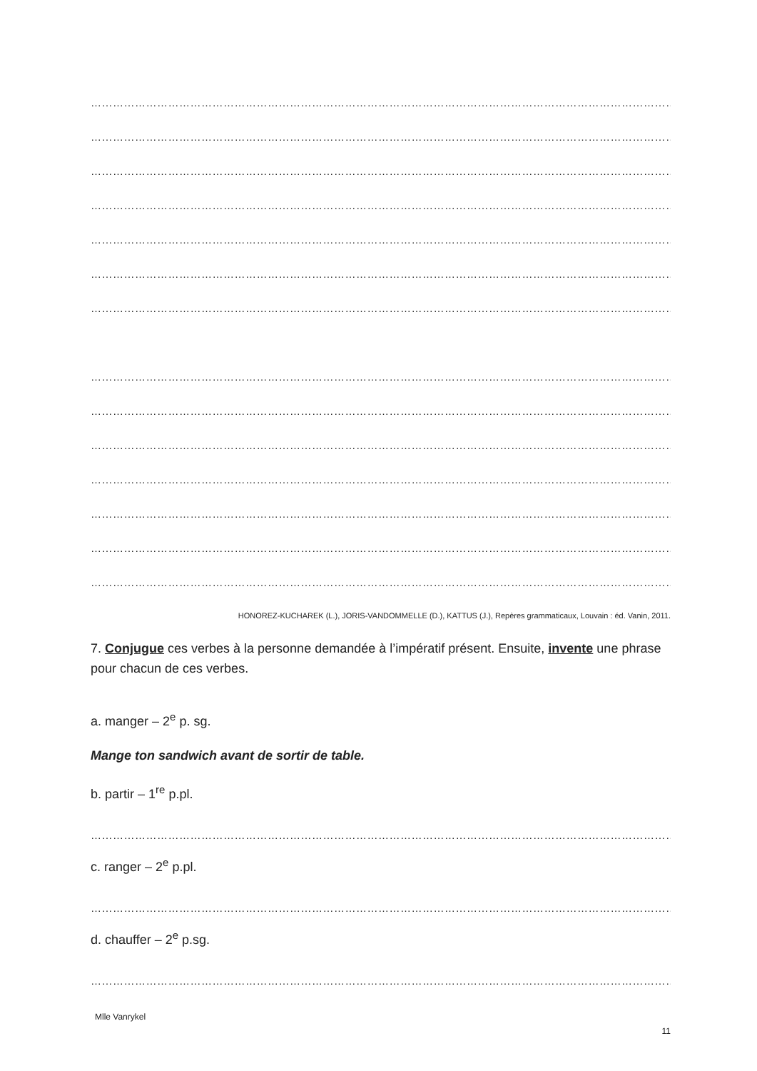……………………………………………………………………………………………………………………………………………
……………………………………………………………………………………………………………………………………………
……………………………………………………………………………………………………………………………………………
……………………………………………………………………………………………………………………………………………
……………………………………………………………………………………………………………………………………………
……………………………………………………………………………………………………………………………………………
……………………………………………………………………………………………………………………………………………
……………………………………………………………………………………………………………………………………………
……………………………………………………………………………………………………………………………………………
……………………………………………………………………………………………………………………………………………
……………………………………………………………………………………………………………………………………………
……………………………………………………………………………………………………………………………………………
……………………………………………………………………………………………………………………………………………
……………………………………………………………………………………………………………………………………………
HONOREZ-KUCHAREK (L.), JORIS-VANDOMMELLE (D.), KATTUS (J.), Repères grammaticaux, Louvain : éd. Vanin, 2011.
7. Conjugue ces verbes à la personne demandée à l’impératif présent. Ensuite, invente une phrase pour chacun de ces verbes.
a. manger – 2<sup>e</sup> p. sg.
Mange ton sandwich avant de sortir de table.
b. partir – 1<sup>re</sup> p.pl.
……………………………………………………………………………………………………………………………………………
c. ranger – 2<sup>e</sup> p.pl.
……………………………………………………………………………………………………………………………………………
d. chauffer – 2<sup>e</sup> p.sg.
……………………………………………………………………………………………………………………………………………
Mlle Vanrykel
11